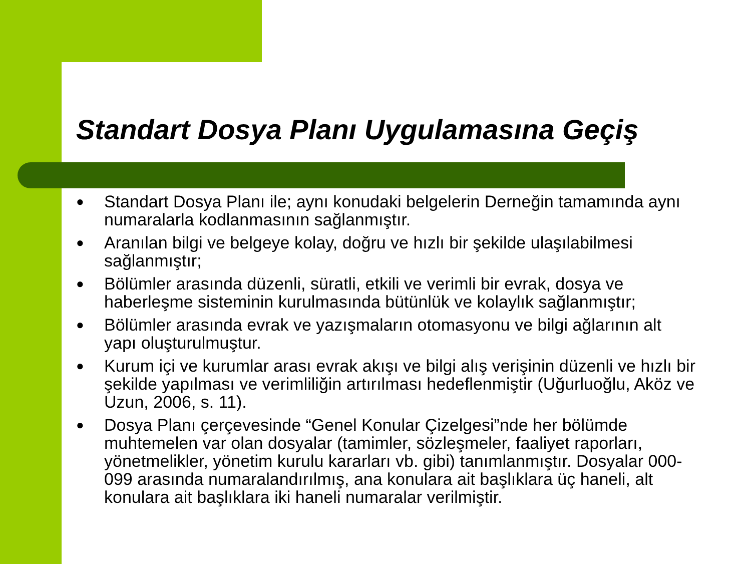Standart Dosya Planı Uygulamasına Geçiş
● Standart Dosya Planı ile; aynı konudaki belgelerin Derneğin tamamında aynı numaralarla kodlanmasının sağlanmıştır.
● Aranılan bilgi ve belgeye kolay, doğru ve hızlı bir şekilde ulaşılabilmesi sağlanmıştır;
● Bölümler arasında düzenli, süratli, etkili ve verimli bir evrak, dosya ve haberleşme sisteminin kurulmasında bütünlük ve kolaylık sağlanmıştır;
● Bölümler arasında evrak ve yazışmaların otomasyonu ve bilgi ağlarının alt yapı oluşturulmuştur.
● Kurum içi ve kurumlar arası evrak akışı ve bilgi alış verişinin düzenli ve hızlı bir şekilde yapılması ve verimliliğin artırılması hedeflenmiştir (Uğurluoğlu, Aköz ve Uzun, 2006, s. 11).
● Dosya Planı çerçevesinde “Genel Konular Çizelgesi”nde her bölümde muhtemelen var olan dosyalar (tamimler, sözleşmeler, faaliyet raporları, yönetmelikler, yönetim kurulu kararları vb. gibi) tanımlanmıştır. Dosyalar 000-099 arasında numaralandırılmış, ana konulara ait başlıklara üç haneli, alt konulara ait başlıklara iki haneli numaralar verilmiştir.